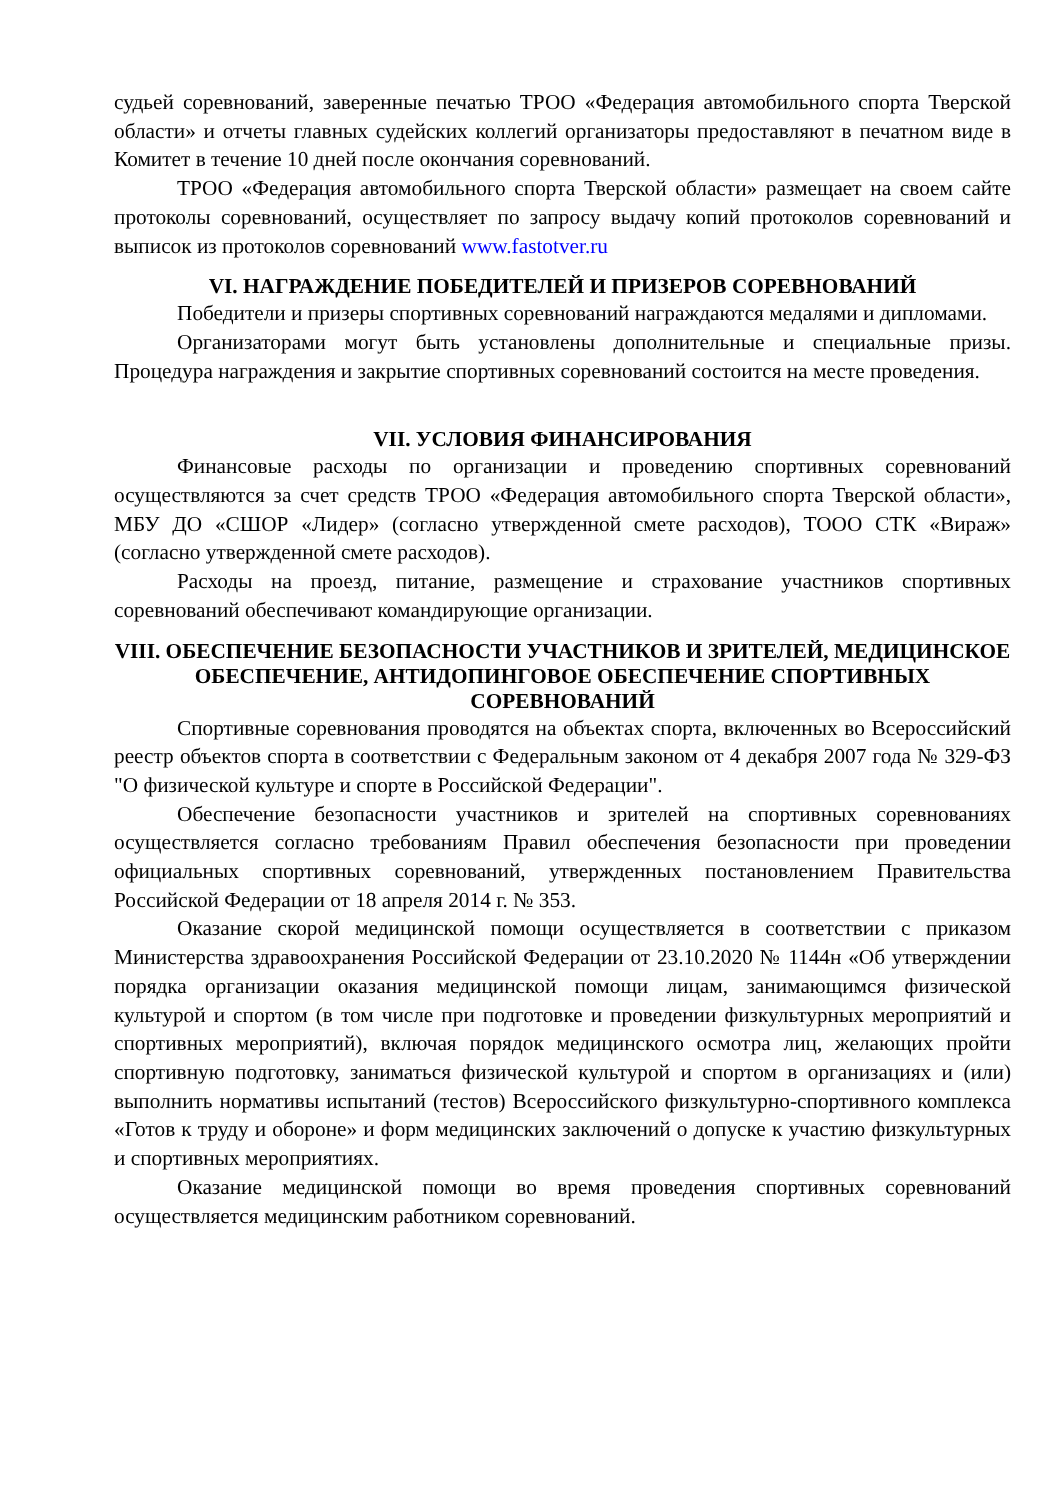судьей соревнований, заверенные печатью ТРОО «Федерация автомобильного спорта Тверской области» и отчеты главных судейских коллегий организаторы предоставляют в печатном виде в Комитет в течение 10 дней после окончания соревнований.
ТРОО «Федерация автомобильного спорта Тверской области» размещает на своем сайте протоколы соревнований, осуществляет по запросу выдачу копий протоколов соревнований и выписок из протоколов соревнований www.fastotver.ru
VI. НАГРАЖДЕНИЕ ПОБЕДИТЕЛЕЙ И ПРИЗЕРОВ СОРЕВНОВАНИЙ
Победители и призеры спортивных соревнований награждаются медалями и дипломами.
Организаторами могут быть установлены дополнительные и специальные призы. Процедура награждения и закрытие спортивных соревнований состоится на месте проведения.
VII. УСЛОВИЯ ФИНАНСИРОВАНИЯ
Финансовые расходы по организации и проведению спортивных соревнований осуществляются за счет средств ТРОО «Федерация автомобильного спорта Тверской области», МБУ ДО «СШОР «Лидер» (согласно утвержденной смете расходов), ТООО СТК «Вираж» (согласно утвержденной смете расходов).
Расходы на проезд, питание, размещение и страхование участников спортивных соревнований обеспечивают командирующие организации.
VIII. ОБЕСПЕЧЕНИЕ БЕЗОПАСНОСТИ УЧАСТНИКОВ И ЗРИТЕЛЕЙ, МЕДИЦИНСКОЕ ОБЕСПЕЧЕНИЕ, АНТИДОПИНГОВОЕ ОБЕСПЕЧЕНИЕ СПОРТИВНЫХ СОРЕВНОВАНИЙ
Спортивные соревнования проводятся на объектах спорта, включенных во Всероссийский реестр объектов спорта в соответствии с Федеральным законом от 4 декабря 2007 года № 329-ФЗ "О физической культуре и спорте в Российской Федерации".
Обеспечение безопасности участников и зрителей на спортивных соревнованиях осуществляется согласно требованиям Правил обеспечения безопасности при проведении официальных спортивных соревнований, утвержденных постановлением Правительства Российской Федерации от 18 апреля 2014 г. № 353.
Оказание скорой медицинской помощи осуществляется в соответствии с приказом Министерства здравоохранения Российской Федерации от 23.10.2020 № 1144н «Об утверждении порядка организации оказания медицинской помощи лицам, занимающимся физической культурой и спортом (в том числе при подготовке и проведении физкультурных мероприятий и спортивных мероприятий), включая порядок медицинского осмотра лиц, желающих пройти спортивную подготовку, заниматься физической культурой и спортом в организациях и (или) выполнить нормативы испытаний (тестов) Всероссийского физкультурно-спортивного комплекса «Готов к труду и обороне» и форм медицинских заключений о допуске к участию физкультурных и спортивных мероприятиях.
Оказание медицинской помощи во время проведения спортивных соревнований осуществляется медицинским работником соревнований.